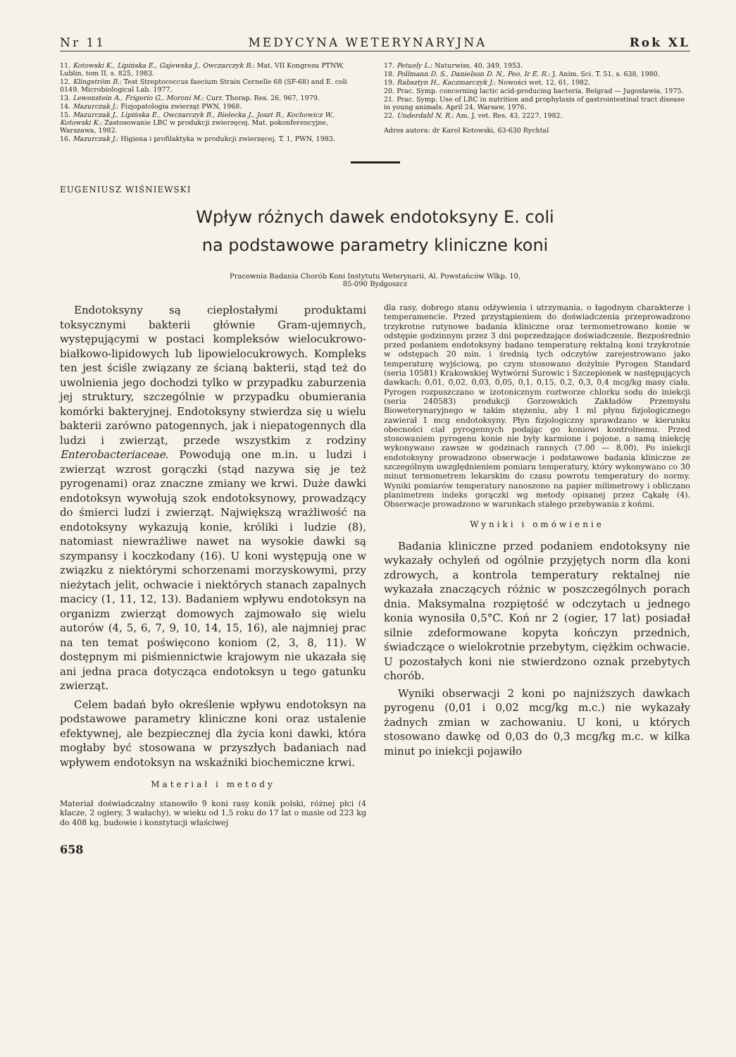Nr 11 MEDYCYNA WETERYNARYJNA Rok XL
11. Kotowski K., Lipińska E., Gajewska J., Owczarczyk B.: Mat. VII Kongresu PTNW, Lublin, tom II, s. 825, 1983.
12. Klingström B.: Test Streptococcus faecium Strain Cernelle 68 (SF-68) and E. coli 0149. Microbiological Lab. 1977.
13. Lewenstein A., Frigerio G., Moroni M.: Curr. Therap. Res. 26, 967, 1979.
14. Mazurczak J.: Fizjopatologia zwierząt PWN, 1968.
15. Mazurczak J., Lipińska E., Owczarczyk B., Bielecka J., Joszt B., Kochowicz W., Kotowski K.: Zastosowanie LBC w produkcji zwierzęcej. Mat. pokonferencyjne, Warszawa, 1982.
16. Mazurczak J.: Higiena i profilaktyka w produkcji zwierzęcej. T. 1, PWN, 1983.
17. Petuely L.: Naturwiss. 40, 349, 1953.
18. Pollmann D. S., Danielson D. N., Peo, Ir E. R.: J. Anim. Sci. T. 51, s. 638, 1980.
19. Rabsztyn H., Kaczmarczyk J.: Nowości wet. 12, 61, 1982.
20. Prac. Symp. concerning lactic acid-producing bacteria. Belgrad — Jugosławia, 1975.
21. Prac. Symp. Use of LBC in nutrition and prophylaxis of gastrointestinal tract disease in young animals. April 24, Warsaw, 1976.
22. Underdahl N. R.: Am. J. vet. Res. 43, 2227, 1982.
Adres autora: dr Karol Kotowski, 63-630 Rychtal
EUGENIUSZ WIŚNIEWSKI
Wpływ różnych dawek endotoksyny E. coli
na podstawowe parametry kliniczne koni
Pracownia Badania Chorób Koni Instytutu Weterynarii, Al. Powstańców Wlkp. 10,
85-090 Bydgoszcz
Endotoksyny są ciepłostałymi produktami toksycznymi bakterii głównie Gram-ujemnych, występującymi w postaci kompleksów wielocukrowo-białkowo-lipidowych lub lipowielocukrowych. Kompleks ten jest ściśle związany ze ścianą bakterii, stąd też do uwolnienia jego dochodzi tylko w przypadku zaburzenia jej struktury, szczególnie w przypadku obumierania komórki bakteryjnej. Endotoksyny stwierdza się u wielu bakterii zarówno patogennych, jak i niepatogennych dla ludzi i zwierząt, przede wszystkim z rodziny Enterobacteriaceae. Powodują one m.in. u ludzi i zwierząt wzrost gorączki (stąd nazywa się je też pyrogenami) oraz znaczne zmiany we krwi. Duże dawki endotoksyn wywołują szok endotoksynowy, prowadzący do śmierci ludzi i zwierząt. Największą wrażliwość na endotoksyny wykazują konie, króliki i ludzie (8), natomiast niewrażliwe nawet na wysokie dawki są szympansy i koczkodany (16). U koni występują one w związku z niektórymi schorzenami morzyskowymi, przy nieżytach jelit, ochwacie i niektórych stanach zapalnych macicy (1, 11, 12, 13). Badaniem wpływu endotoksyn na organizm zwierząt domowych zajmowało się wielu autorów (4, 5, 6, 7, 9, 10, 14, 15, 16), ale najmniej prac na ten temat poświęcono koniom (2, 3, 8, 11). W dostępnym mi piśmiennictwie krajowym nie ukazała się ani jedna praca dotycząca endotoksyn u tego gatunku zwierząt.
Celem badań było określenie wpływu endotoksyn na podstawowe parametry kliniczne koni oraz ustalenie efektywnej, ale bezpiecznej dla życia koni dawki, która mogłaby być stosowana w przyszłych badaniach nad wpływem endotoksyn na wskaźniki biochemiczne krwi.
Materiał i metody
Materiał doświadczalny stanowiło 9 koni rasy konik polski, różnej płci (4 klacze, 2 ogiery, 3 wałachy), w wieku od 1,5 roku do 17 lat o masie od 223 kg do 408 kg, budowie i konstytucji właściwej
dla rasy, dobrego stanu odżywienia i utrzymania, o łagodnym charakterze i temperamencie. Przed przystąpieniem do doświadczenia przeprowadzono trzykrotne rutynowe badania kliniczne oraz termometrowano konie w odstępie godzinnym przez 3 dni poprzedzające doświadczenie. Bezpośrednio przed podaniem endotoksyny badano temperaturę rektalną koni trzykrotnie w odstępach 20 min. i średnią tych odczytów zarejestrowano jako temperaturę wyjściową, po czym stosowano dożylnie Pyrogen Standard (seria 10581) Krakowskiej Wytwórni Surowic i Szczepionek w następujących dawkach: 0,01, 0,02, 0,03, 0,05, 0,1, 0,15, 0,2, 0,3, 0,4 mcg/kg masy ciała. Pyrogen rozpuszczano w izotonicznym roztworze chlorku sodu do iniekcji (seria 240583) produkcji Gorzowskich Zakładów Przemysłu Bioweterynaryjnego w takim stężeniu, aby 1 ml płynu fizjologicznego zawierał 1 mcg endotoksyny. Płyn fizjologiczny sprawdzano w kierunku obecności ciał pyrogennych podając go koniowi kontrolnemu. Przed stosowaniem pyrogenu konie nie były karmione i pojone, a samą iniekcję wykonywano zawsze w godzinach rannych (7.00 — 8.00). Po iniekcji endotoksyny prowadzono obserwacje i podstawowe badania kliniczne ze szczególnym uwzględnieniem pomiaru temperatury, który wykonywano co 30 minut termometrem lekarskim do czasu powrotu temperatury do normy. Wyniki pomiarów temperatury nanoszono na papier milimetrowy i obliczano planimetrem indeks gorączki wg metody opisanej przez Cąkałę (4). Obserwacje prowadzono w warunkach stałego przebywania z końmi.
Wyniki i omówienie
Badania kliniczne przed podaniem endotoksyny nie wykazały ochyleń od ogólnie przyjętych norm dla koni zdrowych, a kontrola temperatury rektalnej nie wykazała znaczących różnic w poszczególnych porach dnia. Maksymalna rozpiętość w odczytach u jednego konia wynosiła 0,5°C. Koń nr 2 (ogier, 17 lat) posiadał silnie zdeformowane kopyta kończyn przednich, świadczące o wielokrotnie przebytym, ciężkim ochwacie. U pozostałych koni nie stwierdzono oznak przebytych chorób.
Wyniki obserwacji 2 koni po najniższych dawkach pyrogenu (0,01 i 0,02 mcg/kg m.c.) nie wykazały żadnych zmian w zachowaniu. U koni, u których stosowano dawkę od 0,03 do 0,3 mcg/kg m.c. w kilka minut po iniekcji pojawiło
658